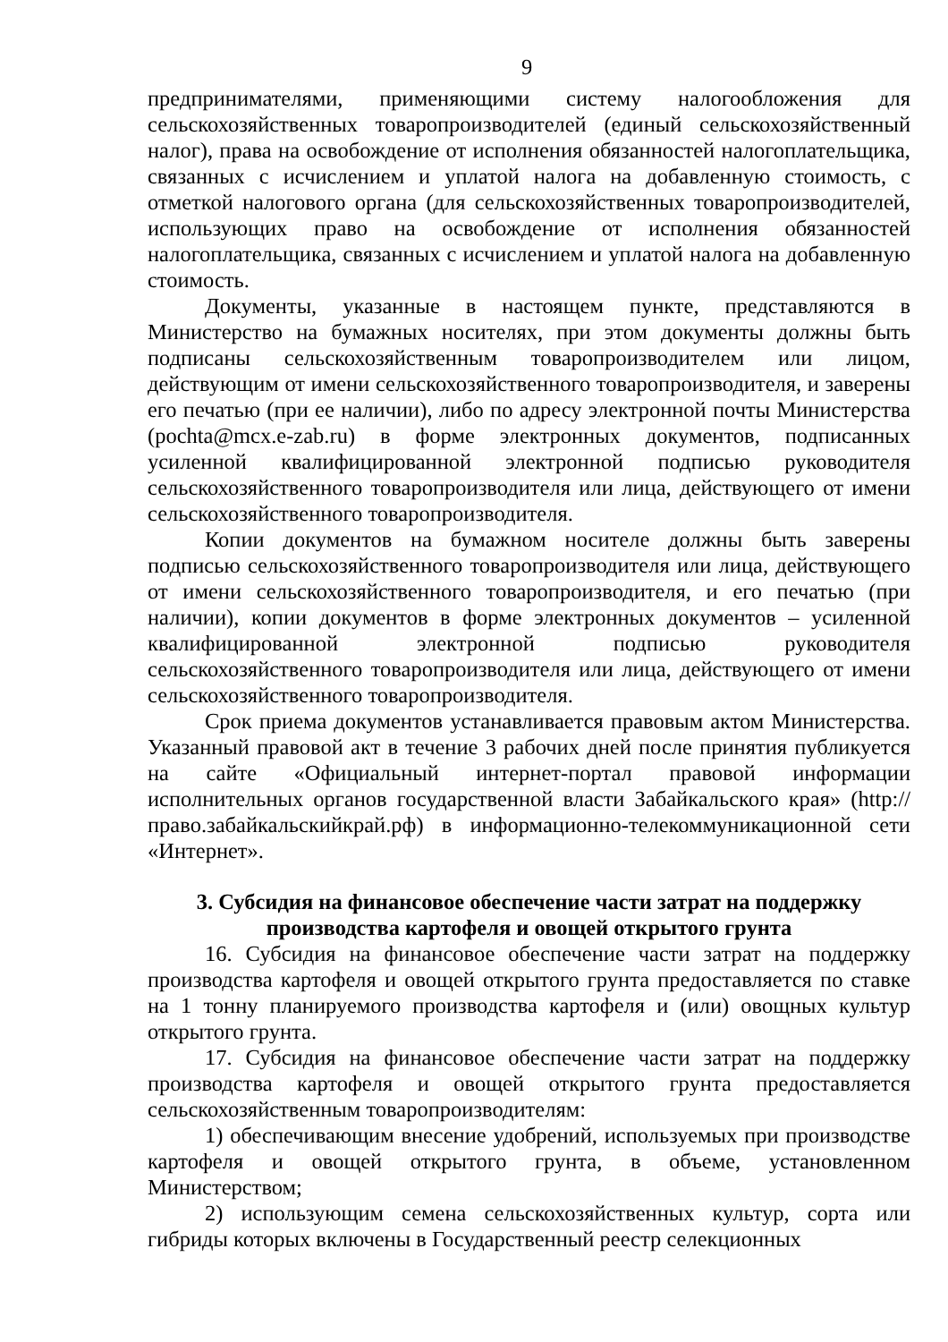9
предпринимателями, применяющими систему налогообложения для сельскохозяйственных товаропроизводителей (единый сельскохозяйственный налог), права на освобождение от исполнения обязанностей налогоплательщика, связанных с исчислением и уплатой налога на добавленную стоимость, с отметкой налогового органа (для сельскохозяйственных товаропроизводителей, использующих право на освобождение от исполнения обязанностей налогоплательщика, связанных с исчислением и уплатой налога на добавленную стоимость.
Документы, указанные в настоящем пункте, представляются в Министерство на бумажных носителях, при этом документы должны быть подписаны сельскохозяйственным товаропроизводителем или лицом, действующим от имени сельскохозяйственного товаропроизводителя, и заверены его печатью (при ее наличии), либо по адресу электронной почты Министерства (pochta@mcx.e-zab.ru) в форме электронных документов, подписанных усиленной квалифицированной электронной подписью руководителя сельскохозяйственного товаропроизводителя или лица, действующего от имени сельскохозяйственного товаропроизводителя.
Копии документов на бумажном носителе должны быть заверены подписью сельскохозяйственного товаропроизводителя или лица, действующего от имени сельскохозяйственного товаропроизводителя, и его печатью (при наличии), копии документов в форме электронных документов – усиленной квалифицированной электронной подписью руководителя сельскохозяйственного товаропроизводителя или лица, действующего от имени сельскохозяйственного товаропроизводителя.
Срок приема документов устанавливается правовым актом Министерства. Указанный правовой акт в течение 3 рабочих дней после принятия публикуется на сайте «Официальный интернет-портал правовой информации исполнительных органов государственной власти Забайкальского края» (http://право.забайкальскийкрай.рф) в информационно-телекоммуникационной сети «Интернет».
3. Субсидия на финансовое обеспечение части затрат на поддержку производства картофеля и овощей открытого грунта
16. Субсидия на финансовое обеспечение части затрат на поддержку производства картофеля и овощей открытого грунта предоставляется по ставке на 1 тонну планируемого производства картофеля и (или) овощных культур открытого грунта.
17. Субсидия на финансовое обеспечение части затрат на поддержку производства картофеля и овощей открытого грунта предоставляется сельскохозяйственным товаропроизводителям:
1) обеспечивающим внесение удобрений, используемых при производстве картофеля и овощей открытого грунта, в объеме, установленном Министерством;
2) использующим семена сельскохозяйственных культур, сорта или гибриды которых включены в Государственный реестр селекционных